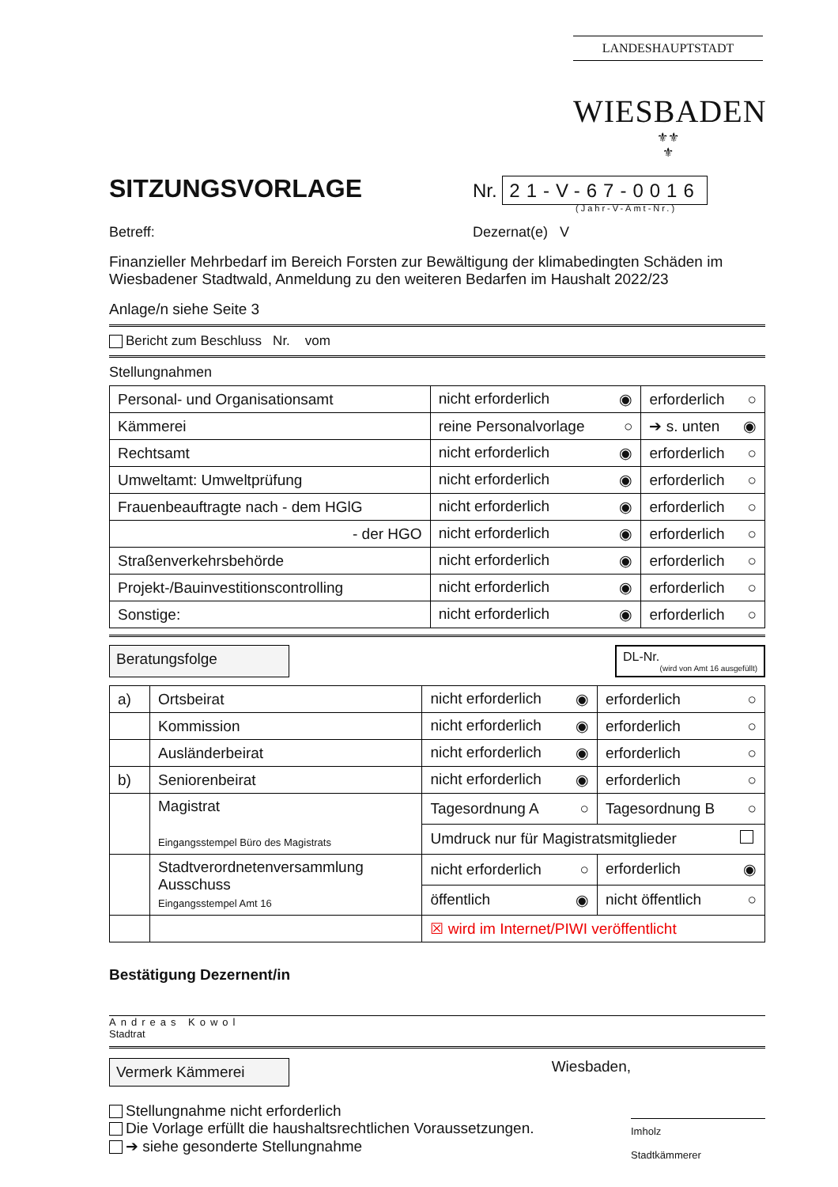LANDESHAUPTSTADT
WIESBADEN
⚜⚜
⚜
SITZUNGSVORLAGE
Nr. 21-V-67-0016
(Jahr-V-Amt-Nr.)
Betreff: Dezernat(e) V
Finanzieller Mehrbedarf im Bereich Forsten zur Bewältigung der klimabedingten Schäden im Wiesbadener Stadtwald, Anmeldung zu den weiteren Bedarfen im Haushalt 2022/23
Anlage/n siehe Seite 3
Bericht zum Beschluss Nr. vom
Stellungnahmen
| Personal- und Organisationsamt | nicht erforderlich ◉ | erforderlich ○ |
| Kämmerei | reine Personalvorlage ○ | ➔ s. unten ◉ |
| Rechtsamt | nicht erforderlich ◉ | erforderlich ○ |
| Umweltamt: Umweltprüfung | nicht erforderlich ◉ | erforderlich ○ |
| Frauenbeauftragte nach - dem HGlG | nicht erforderlich ◉ | erforderlich ○ |
| - der HGO | nicht erforderlich ◉ | erforderlich ○ |
| Straßenverkehrsbehörde | nicht erforderlich ◉ | erforderlich ○ |
| Projekt-/Bauinvestitionscontrolling | nicht erforderlich ◉ | erforderlich ○ |
| Sonstige: | nicht erforderlich ◉ | erforderlich ○ |
Beratungsfolge
DL-Nr.
(wird von Amt 16 ausgefüllt)
| a) | Ortsbeirat | nicht erforderlich ◉ | erforderlich ○ |
| | Kommission | nicht erforderlich ◉ | erforderlich ○ |
| | Ausländerbeirat | nicht erforderlich ◉ | erforderlich ○ |
| b) | Seniorenbeirat | nicht erforderlich ◉ | erforderlich ○ |
| | Magistrat Eingangsstempel Büro des Magistrats | Tagesordnung A ○ | Tagesordnung B ○ |
| | | Umdruck nur für Magistratsmitglieder | |
| | Stadtverordnetenversammlung Ausschuss Eingangsstempel Amt 16 | nicht erforderlich ○ | erforderlich ◉ |
| | | öffentlich ◉ | nicht öffentlich ○ |
| | | ☒ wird im Internet/PIWI veröffentlicht | |
Bestätigung Dezernent/in
Andreas Kowol
Stadtrat
Vermerk Kämmerei
Wiesbaden,
Stellungnahme nicht erforderlich
Die Vorlage erfüllt die haushaltsrechtlichen Voraussetzungen.
➔ siehe gesonderte Stellungnahme
Imholz
Stadtkämmerer